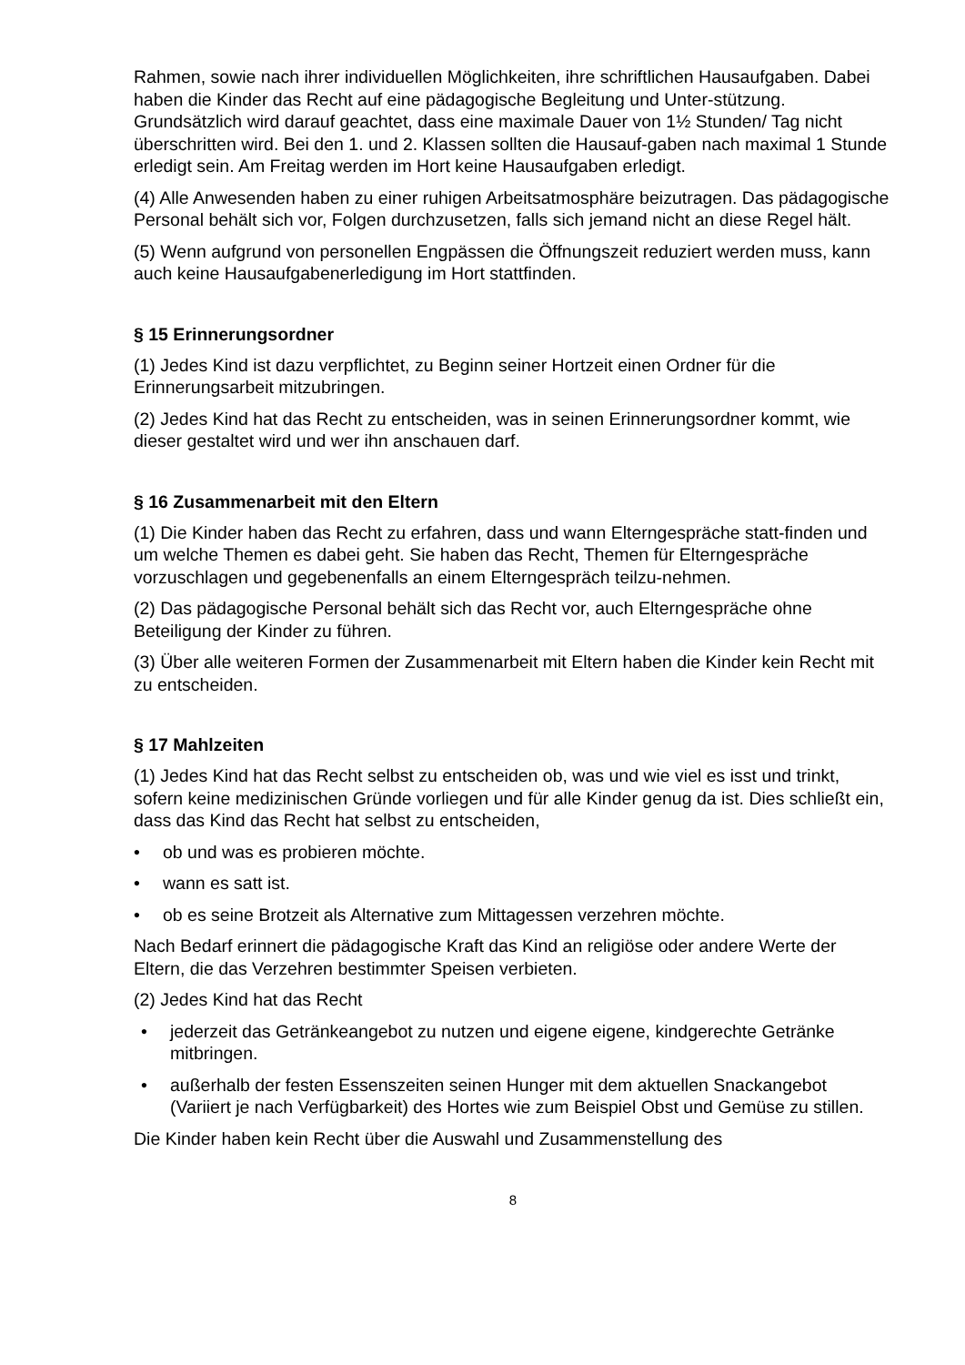Rahmen, sowie nach ihrer individuellen Möglichkeiten, ihre schriftlichen Hausaufgaben. Dabei haben die Kinder das Recht auf eine pädagogische Begleitung und Unter-stützung. Grundsätzlich wird darauf geachtet, dass eine maximale Dauer von 1½ Stunden/ Tag nicht überschritten wird. Bei den 1. und 2. Klassen sollten die Hausauf-gaben nach maximal 1 Stunde erledigt sein. Am Freitag werden im Hort keine Hausaufgaben erledigt.
(4) Alle Anwesenden haben zu einer ruhigen Arbeitsatmosphäre beizutragen. Das pädagogische Personal behält sich vor, Folgen durchzusetzen, falls sich jemand nicht an diese Regel hält.
(5) Wenn aufgrund von personellen Engpässen die Öffnungszeit reduziert werden muss, kann auch keine Hausaufgabenerledigung im Hort stattfinden.
§ 15 Erinnerungsordner
(1) Jedes Kind ist dazu verpflichtet, zu Beginn seiner Hortzeit einen Ordner für die Erinnerungsarbeit mitzubringen.
(2) Jedes Kind hat das Recht zu entscheiden, was in seinen Erinnerungsordner kommt, wie dieser gestaltet wird und wer ihn anschauen darf.
§ 16 Zusammenarbeit mit den Eltern
(1) Die Kinder haben das Recht zu erfahren, dass und wann Elterngespräche statt-finden und um welche Themen es dabei geht. Sie haben das Recht, Themen für Elterngespräche vorzuschlagen und gegebenenfalls an einem Elterngespräch teilzu-nehmen.
(2) Das pädagogische Personal behält sich das Recht vor, auch Elterngespräche ohne Beteiligung der Kinder zu führen.
(3) Über alle weiteren Formen der Zusammenarbeit mit Eltern haben die Kinder kein Recht mit zu entscheiden.
§ 17 Mahlzeiten
(1) Jedes Kind hat das Recht selbst zu entscheiden ob, was und wie viel es isst und trinkt, sofern keine medizinischen Gründe vorliegen und für alle Kinder genug da ist. Dies schließt ein, dass das Kind das Recht hat selbst zu entscheiden,
• ob und was es probieren möchte.
• wann es satt ist.
• ob es seine Brotzeit als Alternative zum Mittagessen verzehren möchte.
Nach Bedarf erinnert die pädagogische Kraft das Kind an religiöse oder andere Werte der Eltern, die das Verzehren bestimmter Speisen verbieten.
(2) Jedes Kind hat das Recht
• jederzeit das Getränkeangebot zu nutzen und eigene eigene, kindgerechte Getränke mitbringen.
• außerhalb der festen Essenszeiten seinen Hunger mit dem aktuellen Snackangebot (Variiert je nach Verfügbarkeit) des Hortes wie zum Beispiel Obst und Gemüse zu stillen.
Die Kinder haben kein Recht über die Auswahl und Zusammenstellung des
8